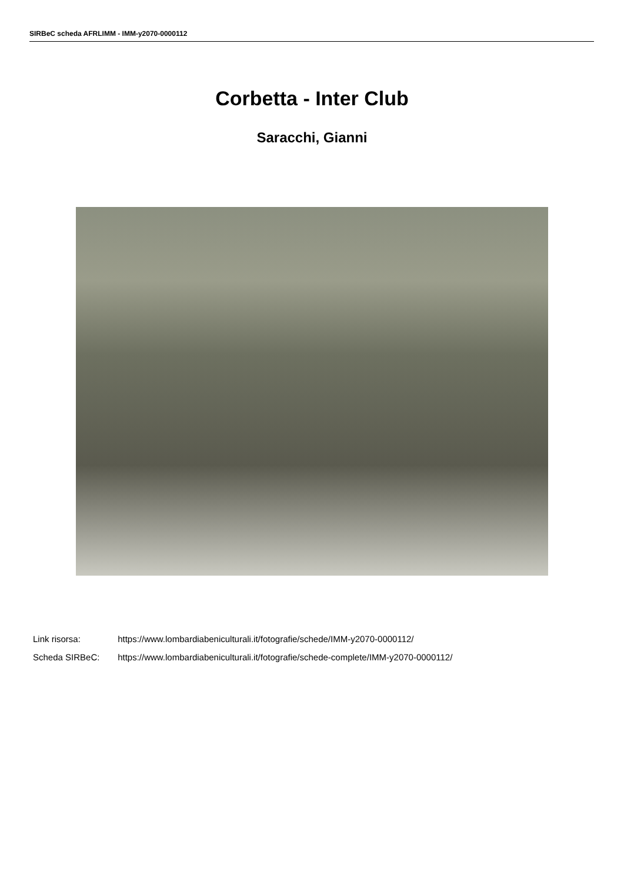SIRBeC scheda AFRLIMM - IMM-y2070-0000112
Corbetta - Inter Club
Saracchi, Gianni
Link risorsa: https://www.lombardiabeniculturali.it/fotografie/schede/IMM-y2070-0000112/
Scheda SIRBeC: https://www.lombardiabeniculturali.it/fotografie/schede-complete/IMM-y2070-0000112/